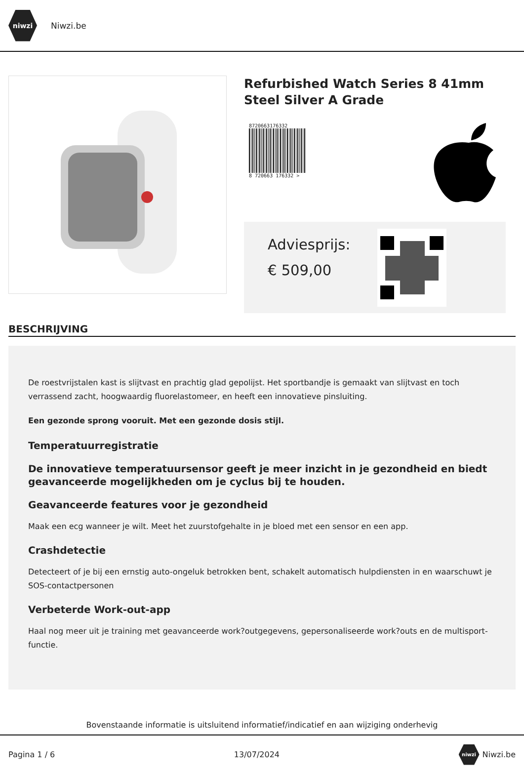niwzi
Niwzi.be
Refurbished Watch Series 8 41mm Steel Silver A Grade
8720663176332
8 720663 176332 >
Adviesprijs:
€ 509,00
BESCHRIJVING
De roestvrijstalen kast is slijtvast en prachtig glad gepolijst. Het sportbandje is gemaakt van slijtvast en toch verrassend zacht, hoogwaardig fluorelastomeer, en heeft een innovatieve pinsluiting.
Een gezonde sprong vooruit. Met een gezonde dosis stijl.
Temperatuurregistratie
De innovatieve temperatuursensor geeft je meer inzicht in je gezondheid en biedt geavanceerde mogelijkheden om je cyclus bij te houden.
Geavanceerde features voor je gezondheid
Maak een ecg wanneer je wilt. Meet het zuurstofgehalte in je bloed met een sensor en een app.
Crashdetectie
Detecteert of je bij een ernstig auto-ongeluk betrokken bent, schakelt automatisch hulpdiensten in en waarschuwt je SOS-contactpersonen
Verbeterde Work-out-app
Haal nog meer uit je training met geavanceerde work?outgegevens, gepersonaliseerde work?outs en de multisport-functie.
Bovenstaande informatie is uitsluitend informatief/indicatief en aan wijziging onderhevig
Pagina 1 / 6 13/07/2024 niwzi Niwzi.be